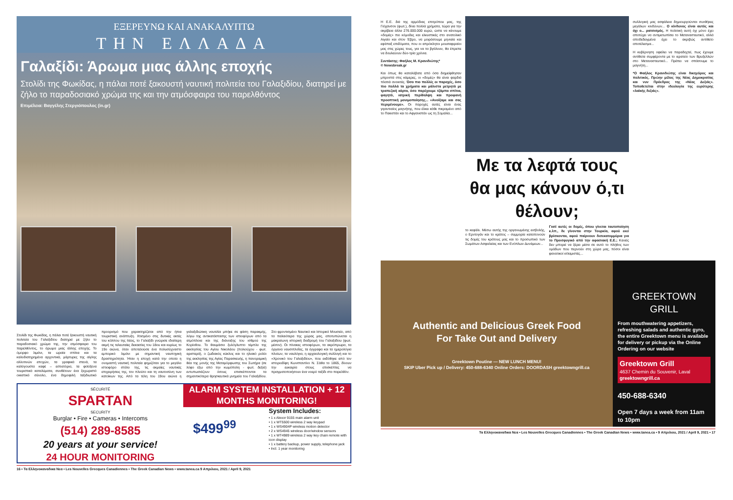ΕΞΕΡΕΥΝΩ ΚΑΙ ΑΝΑΚΑΛΥΠΤΩ
ΤΗΝ ΕΛΛΑΔΑ
Γαλαξίδι: Άρωμα μιας άλλης εποχής
Στολίδι της Φωκίδας, η πάλαι ποτέ ξακουστή ναυτική πολιτεία του Γαλαξιδίου, διατηρεί με ζήλο το παραδοσιακό χρώμα της και την ατμόσφαιρα του παρελθόντος
Επιμέλεια: Βαγγέλης Στεργιόπουλος (in.gr)
Στολίδι της Φωκίδας, η πάλαι ποτέ ξακουστή ναυτική πολιτεία του Γαλαξιδίου διατηρεί με ζήλο το παραδοσιακό χρώμα της, την ατμόσφαιρα του παρελθόντος, το άρωμα μιας άλλης εποχής. Το όμορφο λιμάνι, τα ωραία σπίτια και τα καλοδιατηρημένα αρχοντικά, μάρτυρες της αίγλης αλλοτινών εποχών, τα γραφικά στενά, τα καλόγουστα καφέ – εστιατόρια, τα φιλόξενα τουριστικά καταλύματα, συνθέτουν ένα ξεχωριστό οικιστικό σύνολο, ένα δημοφιλή ταξιδιωτικό προορισμό που χαρακτηρίζεται από την ήπια τουριστική ανάπτυξη. Χτισμένο στις δυτικές ακτές του κόλπου της Ιτέας, το Γαλαξίδι γνώρισε ιδιαίτερη ακμή τις τελευταίες δεκαετίες του 18ου και κυρίως το 19ο αιώνα, όταν αποτελούσε ένα πολυσύχναστο εμπορικό λιμάνι με σημαντική ναυπηγική δραστηριότητα. Ήταν η εποχή κατά την οποία η ονομαστή ναυτική πολιτεία φημιζόταν για το μεγάλο ιστιοφόρο στόλο της, τις ακμαίες ναυτικές επιχειρήσεις της, τον πλούτο και τη ναυτοσύνη των κατοίκων της. Από τα τέλη του 19ου αιώνα η γαλαξιδιώτικη ναυτιλία μπήκε σε φάση παρακμής, λόγω της αντικατάστασης των ιστιοφόρων από τα ατμόπλοια και της διάνοιξης του ισθμού της Κορίνθου. Το θαυμάσιο ξυλόγλυπτο τέμπλο της εκκλησίας του Αγίου Νικολάου (πολιούχου - φωτ. αριστερά), ο ζωδιακός κύκλος και το ηλιακό ρολόι της εκκλησίας της Αγίας Παρασκευής, η πανοραμική θέα της μονής της Μεταμόρφωσης του Σωτήρα (σε λόφο έξω από την κωμόπολη - φωτ. δεξιά) εντυπωσιάζουν όσους επισκέπτονται τα σημαντικότερα θρησκευτικά μνημεία του Γαλαξιδίου. Στο φροντισμένο Ναυτικό και Ιστορικό Μουσείο, από τα παλαιότερα της χώρας μας, αποτυπώνεται η μακραίωνη ιστορική διαδρομή του Γαλαξιδίου (φωτ. μέσον). Οι πίνακες ιστιοφόρων, τα ακρόπρωρα, τα όργανα ναυσιπλοΐας, τα έγγραφα και τα ημερολόγια πλοίων, τα ναυλόγια, η αρχαιολογική συλλογή και το «Χρονικό του Γαλαξιδίου», που εκδόθηκε από τον ιστοριοδίφη Κωνσταντίνο Ν. Σάθα το 1865, δίνουν την ευκαιρία στους επισκέπτες να πραγματοποιήσουν ένα νοερό ταξίδι στο παρελθόν.
SÉCURITÉ
SPARTAN
SECURITY
Burglar • Fire • Cameras • Intercoms
(514) 289-8585
20 years at your service!
24 HOUR MONITORING
ALARM SYSTEM INSTALLATION + 12 MONTHS MONITORING!
$499<sup>99</sup>
System Includes:
• 1 x Alexor 9155 main alarm unit
• 1 x WT5500 wireless 2 way keypad
• 1 x WS4904P wireless motion detector
• 2 x WS4945 wireless door/window sensors
• 1 x WT4989 wireless 2 way key chain remote with icon display
• 1 x battery backup, power supply, telephone jack
• Incl. 1 year monitoring
16 • Τα Ελληνοκαναδικα Νεα • Les Nouvelles Grecques Canadiennes • The Greek Canadian News • www.tanea.ca 9 Απριλιου, 2021 / April 9, 2021
Η Ε.Ε. διά της αρμόδιας επιτρόπου μας, της Γιόχανσον (φωτ.), δίνει πολλά χρήματα, τώρα για την ακρίβεια άλλα 276.000.000 ευρώ, ώστε να κάνουμε «δομές» πιο κόμοδες και ελκυστικές στο ανατολικό Αιγαίο και στον Έβρο, να μοιράσουμε μηνιαία και εφάπαξ επιδόματα, που οι απρόκλητοι μουσαφιραίοι μας στις χώρες τους, για να τα βγάλουν, θα έπρεπε να δουλεύουν δύο-τρία χρόνια.
Συντάκτης: Φαήλος Μ. Κρανιδιώτης*
© Newsbreak.gr
Και όπως θα καταλάβατε από όσα διημείφθησαν μπροστά στις κάμερες, οι «δομές» θα είναι φαρδιά πλατιά ανοικτές. Όσο πιο πολλές οι παροχές, όσο πιο πολλά τα χρήματα και μάλιστα μετρητά με τραπεζική κάρτα, όσο παρέχουμε τζάμπα σπίτια, φαγητό, ιατρική περίθαλψη και προφανή προοπτική μονιμοποίησης... «Ανοίξαμε και σας περιμένουμε». Οι παροχές αυτές είναι ένας γιγαντιαίος μαγνήτης, που έλκει κάθε πικραμένο από το Πακιστάν και το Αφγανιστάν ως τη Σομαλία...
Με τα λεφτά τους θα μας κάνουν ό,τι θέλουν;
το κεφάλι. Μέσω αυτής της οργανωμένης εισβολής, ο Ερντογάν και το κράτος – συμμορία καταπονούν τις δομές του κράτους μας και το προσωπικό των Σωμάτων Ασφαλείας και των Ενόπλων Δυνάμεων...
Γιατί αυτές οι δομές, όπου γίνεται ταυτοποίηση κ.λπ., δε γίνονται στην Τουρκία, αφού εκεί βρίσκονται, αφού παίρνουν δισεκατομμύρια για το Προσφυγικό από την αφασιακή Ε.Ε.; Κανείς δεν μπορεί να ξέρει μέσα σε αυτό το πλήθος των ομάδων που περνούν στη χώρα μας, πόσοι είναι φανατικοί ισλαμιστές...
συλλογική μας ασφάλεια δημιουργούνται συνθήκες μεγάλων κινδύνων... Ο κίνδυνος είναι αυτός και όχι ο... ρατσισμός. Η πολιτική αυτή όχι μόνο έχει αποτύχει να αντιμετωπίσει το Μεταναστευτικό, αλλά αποδεδειγμένα έχει το ακριβώς αντίθετο αποτέλεσμα...
Η κυβέρνηση οφείλει να παραδεχτεί, πως έχουμε αντίθετα συμφέροντα με το ιερατείο των Βρυξελλών στο Μεταναστευτικό... Πρέπει να σπάσουμε το μαγνήτη...
*Ο Φαήλος Κρανιδιώτης είναι δικηγόρος και πολιτικός. Πρώην μέλος της Νέας Δημοκρατίας και νυν Πρόεδρος της «Νέας Δεξιάς». Τοποθετείται στην ιδεολογία της ευρύτερης «λαϊκής δεξιάς».
Authentic and Delicious Greek Food
For Take Out and Delivery
Greektown Poutine — NEW LUNCH MENU!
SKIP Uber Pick up / Delivery: 450-688-6340 Online Orders: DOORDASH greektowngrill.ca
GREEKTOWN
GRILL
From mouthwatering appetizers, refreshing salads and authentic gyro, the entire Greektown menu is available for delivery or pickup via the Online Ordering on our website
Greektown Grill
4637 Chemin du Souvenir, Laval
greektowngrill.ca
450-688-6340
Open 7 days a week from 11am to 10pm
Τα Ελληνοκαναδικα Νεα • Les Nouvelles Grecques Canadiennes • The Greek Canadian News • www.tanea.ca • 9 Απριλιου, 2021 / April 9, 2021 • 17